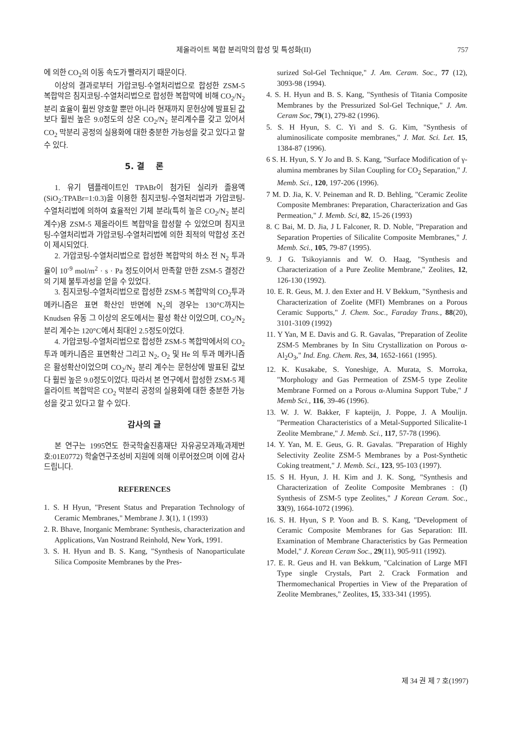제올라이트 복합 분리막의 합성 및 특성화(II) 757
에 의한 CO<sub>2</sub>의 이동 속도가 빨라지기 때문이다.
이상의 결과로부터 가압코팅-수열처리법으로 합성한 ZSM-5 복합막은 침지코팅-수열처리법으로 합성한 복합막에 비해 CO<sub>2</sub>/N<sub>2</sub> 분리 효율이 훨씬 양호할 뿐만 아니라 현재까지 문헌상에 발표된 값보다 훨씬 높은 9.0정도의 상온 CO<sub>2</sub>/N<sub>2</sub> 분리계수를 갖고 있어서 CO<sub>2</sub> 막분리 공정의 실용화에 대한 충분한 가능성을 갖고 있다고 할 수 있다.
5. 결 론
1. 유기 템플레이트인 TPABr이 첨가된 실리카 졸용액(SiO<sub>2</sub>:TPABr=1:0.3)을 이용한 침지코팅-수열처리법과 가압코팅-수열처리법에 의하여 효율적인 기체 분리(특히 높은 CO<sub>2</sub>/N<sub>2</sub> 분리계수)용 ZSM-5 제올라이트 복합막을 합성할 수 있었으며 침지코팅-수열처리법과 가압코팅-수열처리법에 의한 최적의 막합성 조건이 제시되었다.
2. 가압코팅-수열처리법으로 합성한 복합막의 하소 전 N<sub>2</sub> 투과율이 10<sup>-9</sup> mol/m<sup>2</sup> · s · Pa 정도이어서 만족할 만한 ZSM-5 결정간의 기체 불투과성을 얻을 수 있었다.
3. 침지코팅-수열처리법으로 합성한 ZSM-5 복합막의 CO<sub>2</sub>투과 메카니즘은 표면 확산인 반면에 N<sub>2</sub>의 경우는 130°C까지는 Knudsen 유동 그 이상의 온도에서는 활성 확산 이었으며, CO<sub>2</sub>/N<sub>2</sub> 분리 계수는 120°C에서 최대인 2.5정도이었다.
4. 가압코팅-수열처리법으로 합성한 ZSM-5 복합막에서의 CO<sub>2</sub> 투과 메카니즘은 표면확산 그리고 N<sub>2</sub>, O<sub>2</sub> 및 He 의 투과 메카니즘은 활성확산이었으며 CO<sub>2</sub>/N<sub>2</sub> 분리 계수는 문헌상에 발표된 값보다 훨씬 높은 9.0정도이었다. 따라서 본 연구에서 합성한 ZSM-5 제올라이트 복합막은 CO<sub>2</sub> 막분리 공정의 실용화에 대한 충분한 가능성을 갖고 있다고 할 수 있다.
감사의 글
본 연구는 1995연도 한국학술진흥재단 자유공모과제(과제번호:01E0772) 학술연구조성비 지원에 의해 이루어졌으며 이에 감사드립니다.
REFERENCES
1. S. H Hyun, "Present Status and Preparation Technology of Ceramic Membranes," Membrane J. 3(1), 1 (1993)
2. R. Bhave, Inorganic Membrane: Synthesis, characterization and Applications, Van Nostrand Reinhold, New York, 1991.
3. S. H. Hyun and B. S. Kang, "Synthesis of Nanoparticulate Silica Composite Membranes by the Pres-
surized Sol-Gel Technique," J. Am. Ceram. Soc., 77 (12), 3093-98 (1994).
4. S. H. Hyun and B. S. Kang, "Synthesis of Titania Composite Membranes by the Pressurized Sol-Gel Technique," J. Am. Ceram Soc, 79(1), 279-82 (1996).
5. S. H Hyun, S. C. Yi and S. G. Kim, "Synthesis of aluminosilicate composite membranes," J. Mat. Sci. Let. 15, 1384-87 (1996).
6 S. H. Hyun, S. Y Jo and B. S. Kang, "Surface Modification of γ-alumina membranes by Silan Coupling for CO<sub>2</sub> Separation," J. Memb. Sci., 120, 197-206 (1996).
7 M. D. Jia, K. V. Peineman and R. D. Behling, "Ceramic Zeolite Composite Membranes: Preparation, Characterization and Gas Permeation," J. Memb. Sci, 82, 15-26 (1993)
8. C Bai, M. D. Jia, J L Falconer, R. D. Noble, "Preparation and Separation Properties of Silicalite Composite Membranes," J. Memb. Sci., 105, 79-87 (1995).
9. J G. Tsikoyiannis and W. O. Haag, "Synthesis and Characterization of a Pure Zeolite Membrane," Zeolites, 12, 126-130 (1992).
10. E. R. Geus, M. J. den Exter and H. V Bekkum, "Synthesis and Characterization of Zoelite (MFI) Membranes on a Porous Ceramic Supports," J. Chem. Soc., Faraday Trans., 88(20), 3101-3109 (1992)
11. Y Yan, M E. Davis and G. R. Gavalas, "Preparation of Zeolite ZSM-5 Membranes by In Situ Crystallization on Porous α-Al<sub>2</sub>O<sub>3</sub>," Ind. Eng. Chem. Res, 34, 1652-1661 (1995).
12. K. Kusakabe, S. Yoneshige, A. Murata, S. Morroka, "Morphology and Gas Permeation of ZSM-5 type Zeolite Membrane Formed on a Porous α-Alumina Support Tube," J Memb Sci., 116, 39-46 (1996).
13. W. J. W. Bakker, F kapteijn, J. Poppe, J. A Moulijn. "Permeation Characteristics of a Metal-Supported Silicalite-1 Zeolite Membrane," J. Memb. Sci., 117, 57-78 (1996).
14. Y. Yan, M. E. Geus, G. R. Gavalas. "Preparation of Highly Selectivity Zeolite ZSM-5 Membranes by a Post-Synthetic Coking treatment," J. Memb. Sci., 123, 95-103 (1997).
15. S H. Hyun, J. H. Kim and J. K. Song, "Synthesis and Characterization of Zeolite Composite Membranes : (I) Synthesis of ZSM-5 type Zeolites," J Korean Ceram. Soc., 33(9), 1664-1072 (1996).
16. S. H. Hyun, S P. Yoon and B. S. Kang, "Development of Ceramic Composite Membranes for Gas Separation: III. Examination of Membrane Characteristics by Gas Permeation Model," J. Korean Ceram Soc., 29(11), 905-911 (1992).
17. E. R. Geus and H. van Bekkum, "Calcination of Large MFI Type single Crystals, Part 2. Crack Formation and Thermomechanical Properties in View of the Preparation of Zeolite Membranes," Zeolites, 15, 333-341 (1995).
제 34 권 제 7 호(1997)